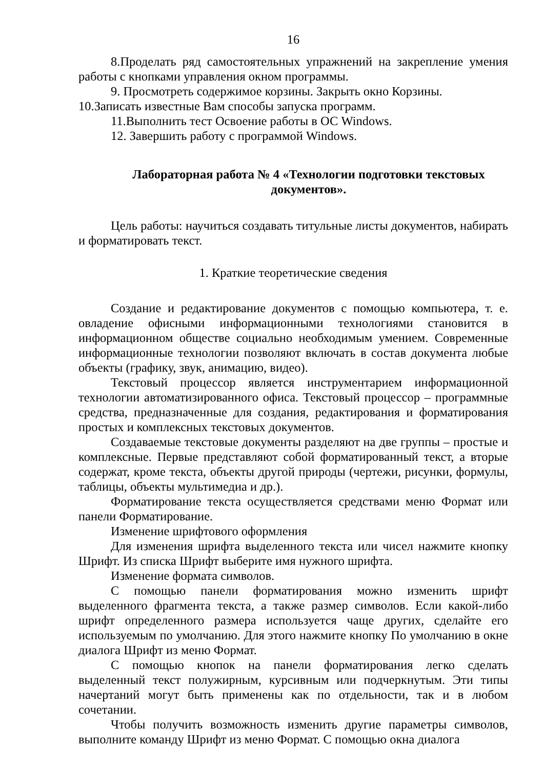16
8.Проделать ряд самостоятельных упражнений на закрепление умения работы с кнопками управления окном программы.
9. Просмотреть содержимое корзины. Закрыть окно Корзины.
10.Записать известные Вам способы запуска программ.
11.Выполнить тест Освоение работы в ОС Windows.
12. Завершить работу с программой Windows.
Лабораторная работа № 4 «Технологии подготовки текстовых документов».
Цель работы: научиться создавать титульные листы документов, набирать и форматировать текст.
1. Краткие теоретические сведения
Создание и редактирование документов с помощью компьютера, т. е. овладение офисными информационными технологиями становится в информационном обществе социально необходимым умением. Современные информационные технологии позволяют включать в состав документа любые объекты (графику, звук, анимацию, видео).
Текстовый процессор является инструментарием информационной технологии автоматизированного офиса. Текстовый процессор – программные средства, предназначенные для создания, редактирования и форматирования простых и комплексных текстовых документов.
Создаваемые текстовые документы разделяют на две группы – простые и комплексные. Первые представляют собой форматированный текст, а вторые содержат, кроме текста, объекты другой природы (чертежи, рисунки, формулы, таблицы, объекты мультимедиа и др.).
Форматирование текста осуществляется средствами меню Формат или панели Форматирование.
Изменение шрифтового оформления
Для изменения шрифта выделенного текста или чисел нажмите кнопку Шрифт. Из списка Шрифт выберите имя нужного шрифта.
Изменение формата символов.
С помощью панели форматирования можно изменить шрифт выделенного фрагмента текста, а также размер символов. Если какой-либо шрифт определенного размера используется чаще других, сделайте его используемым по умолчанию. Для этого нажмите кнопку По умолчанию в окне диалога Шрифт из меню Формат.
С помощью кнопок на панели форматирования легко сделать выделенный текст полужирным, курсивным или подчеркнутым. Эти типы начертаний могут быть применены как по отдельности, так и в любом сочетании.
Чтобы получить возможность изменить другие параметры символов, выполните команду Шрифт из меню Формат. С помощью окна диалога